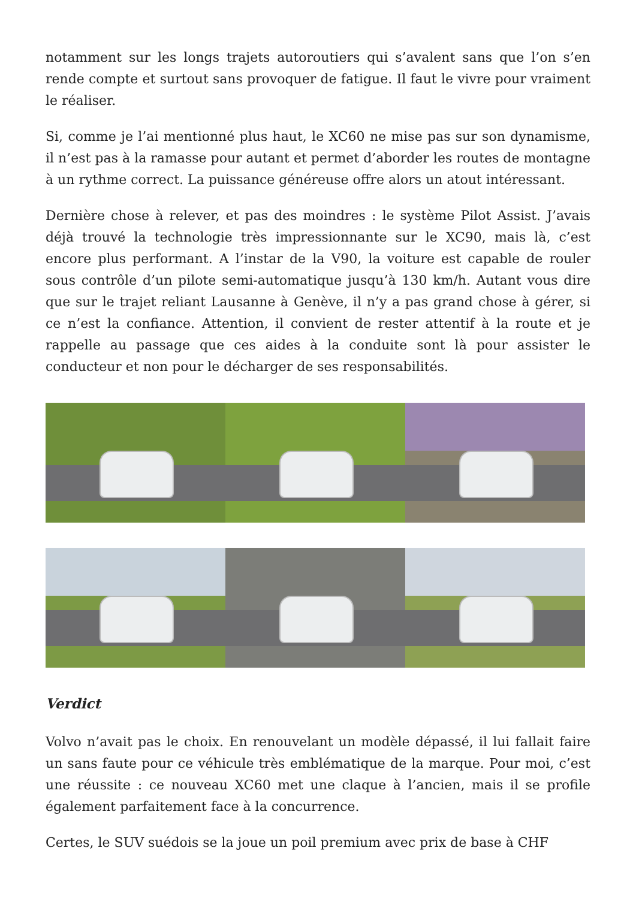notamment sur les longs trajets autoroutiers qui s’avalent sans que l’on s’en rende compte et surtout sans provoquer de fatigue. Il faut le vivre pour vraiment le réaliser.
Si, comme je l’ai mentionné plus haut, le XC60 ne mise pas sur son dynamisme, il n’est pas à la ramasse pour autant et permet d’aborder les routes de montagne à un rythme correct. La puissance généreuse offre alors un atout intéressant.
Dernière chose à relever, et pas des moindres : le système Pilot Assist. J’avais déjà trouvé la technologie très impressionnante sur le XC90, mais là, c’est encore plus performant. A l’instar de la V90, la voiture est capable de rouler sous contrôle d’un pilote semi-automatique jusqu’à 130 km/h. Autant vous dire que sur le trajet reliant Lausanne à Genève, il n’y a pas grand chose à gérer, si ce n’est la confiance. Attention, il convient de rester attentif à la route et je rappelle au passage que ces aides à la conduite sont là pour assister le conducteur et non pour le décharger de ses responsabilités.
Verdict
Volvo n’avait pas le choix. En renouvelant un modèle dépassé, il lui fallait faire un sans faute pour ce véhicule très emblématique de la marque. Pour moi, c’est une réussite : ce nouveau XC60 met une claque à l’ancien, mais il se profile également parfaitement face à la concurrence.
Certes, le SUV suédois se la joue un poil premium avec prix de base à CHF